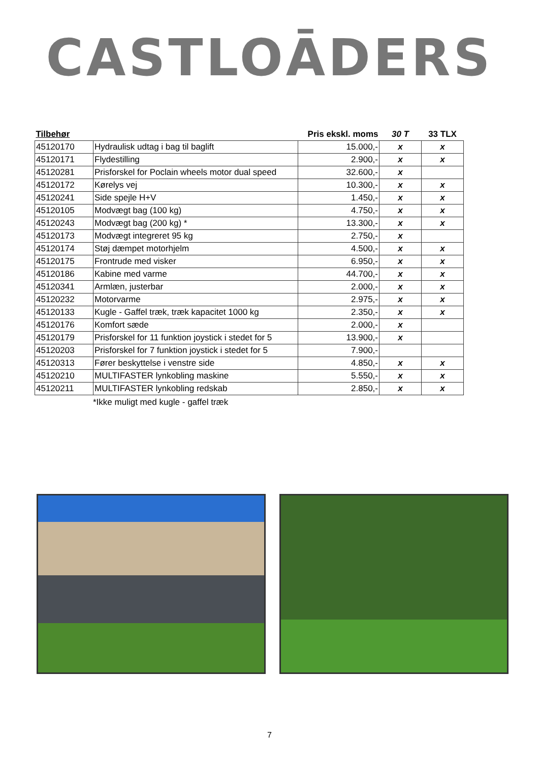CASTLOĀDERS
| Tilbehør | | Pris ekskl. moms | 30 T | 33 TLX |
| --- | --- | --- | --- | --- |
| 45120170 | Hydraulisk udtag i bag til baglift | 15.000,- | x | x |
| 45120171 | Flydestilling | 2.900,- | x | x |
| 45120281 | Prisforskel for Poclain wheels motor dual speed | 32.600,- | x | |
| 45120172 | Kørelys vej | 10.300,- | x | x |
| 45120241 | Side spejle H+V | 1.450,- | x | x |
| 45120105 | Modvægt bag (100 kg) | 4.750,- | x | x |
| 45120243 | Modvægt bag (200 kg) * | 13.300,- | x | x |
| 45120173 | Modvægt integreret 95 kg | 2.750,- | x | |
| 45120174 | Støj dæmpet motorhjelm | 4.500,- | x | x |
| 45120175 | Frontrude med visker | 6.950,- | x | x |
| 45120186 | Kabine med varme | 44.700,- | x | x |
| 45120341 | Armlæn, justerbar | 2.000,- | x | x |
| 45120232 | Motorvarme | 2.975,- | x | x |
| 45120133 | Kugle - Gaffel træk, træk kapacitet 1000 kg | 2.350,- | x | x |
| 45120176 | Komfort sæde | 2.000,- | x | |
| 45120179 | Prisforskel for 11 funktion joystick i stedet for 5 | 13.900,- | x | |
| 45120203 | Prisforskel for 7 funktion joystick i stedet for 5 | 7.900,- | | |
| 45120313 | Fører beskyttelse i venstre side | 4.850,- | x | x |
| 45120210 | MULTIFASTER lynkobling maskine | 5.550,- | x | x |
| 45120211 | MULTIFASTER lynkobling redskab | 2.850,- | x | x |
*Ikke muligt med kugle - gaffel træk
7